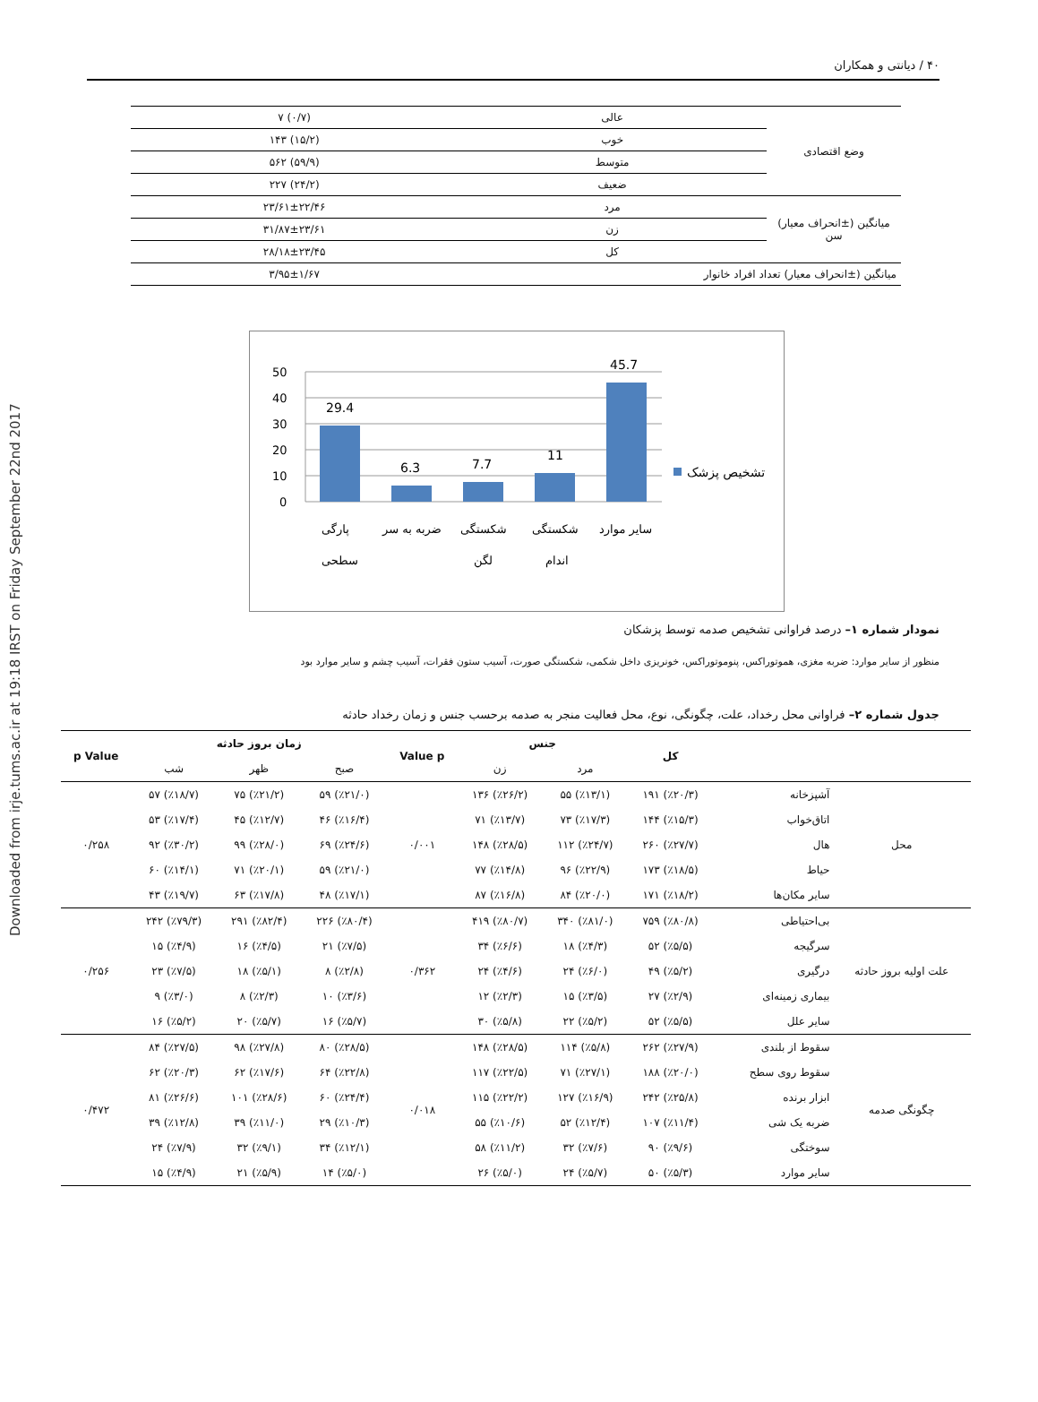Downloaded from irje.tums.ac.ir at 19:18 IRST on Friday September 22nd 2017
۴۰ / دیانتی و همکاران
| وضع اقتصادی | عالی | (۰/۷) ۷ |
| | خوب | (۱۵/۲) ۱۴۳ |
| | متوسط | (۵۹/۹) ۵۶۲ |
| | ضعیف | (۲۴/۲) ۲۲۷ |
| میانگین (±انحراف معیار) سن | مرد | ۲۳/۶۱±۲۲/۴۶ |
| | زن | ۳۱/۸۷±۲۳/۶۱ |
| | کل | ۲۸/۱۸±۲۳/۴۵ |
| میانگین (±انحراف معیار) تعداد افراد خانوار | | ۳/۹۵±۱/۶۷ |
50
40
30
20
10
0
29.4
6.3
7.7
11
45.7
تشخیص پزشک
پارگی
سطحی
ضربه به سر
شکستگی
لگن
شکستگی
اندام
سایر موارد
نمودار شماره ۱– درصد فراوانی تشخیص صدمه توسط پزشکان
منظور از سایر موارد: ضربه مغزی، هموتوراکس، پنوموتوراکس، خونریزی داخل شکمی، شکستگی صورت، آسیب ستون فقرات، آسیب چشم و سایر موارد بود
جدول شماره ۲– فراوانی محل رخداد، علت، چگونگی، نوع، محل فعالیت منجر به صدمه برحسب جنس و زمان رخداد حادثه
| | | کل | جنس | | Value p | زمان بروز حادثه | | | p Value |
| --- | --- | --- | --- | --- | --- | --- | --- | --- | --- |
| | | | مرد | زن | | صبح | ظهر | شب | |
| محل | آشپزخانه | (٪۲۰/۳) ۱۹۱ | (٪۱۳/۱) ۵۵ | (٪۲۶/۲) ۱۳۶ | ۰/۰۰۱ | (٪۲۱/۰) ۵۹ | (٪۲۱/۲) ۷۵ | (٪۱۸/۷) ۵۷ | ۰/۲۵۸ |
| | اتاق‌خواب | (٪۱۵/۳) ۱۴۴ | (٪۱۷/۳) ۷۳ | (٪۱۳/۷) ۷۱ | | (٪۱۶/۴) ۴۶ | (٪۱۲/۷) ۴۵ | (٪۱۷/۴) ۵۳ | |
| | هال | (٪۲۷/۷) ۲۶۰ | (٪۲۴/۷) ۱۱۲ | (٪۲۸/۵) ۱۴۸ | | (٪۲۴/۶) ۶۹ | (٪۲۸/۰) ۹۹ | (٪۳۰/۲) ۹۲ | |
| | حیاط | (٪۱۸/۵) ۱۷۳ | (٪۲۲/۹) ۹۶ | (٪۱۴/۸) ۷۷ | | (٪۲۱/۰) ۵۹ | (٪۲۰/۱) ۷۱ | (٪۱۴/۱) ۶۰ | |
| | سایر مکان‌ها | (٪۱۸/۲) ۱۷۱ | (٪۲۰/۰) ۸۴ | (٪۱۶/۸) ۸۷ | | (٪۱۷/۱) ۴۸ | (٪۱۷/۸) ۶۳ | (٪۱۹/۷) ۴۳ | |
| علت اولیه بروز حادثه | بی‌احتیاطی | (٪۸۰/۸) ۷۵۹ | (٪۸۱/۰) ۳۴۰ | (٪۸۰/۷) ۴۱۹ | ۰/۳۶۲ | (٪۸۰/۴) ۲۲۶ | (٪۸۲/۴) ۲۹۱ | (٪۷۹/۳) ۲۴۲ | ۰/۲۵۶ |
| | سرگیجه | (٪۵/۵) ۵۲ | (٪۴/۳) ۱۸ | (٪۶/۶) ۳۴ | | (٪۷/۵) ۲۱ | (٪۴/۵) ۱۶ | (٪۴/۹) ۱۵ | |
| | درگیری | (٪۵/۲) ۴۹ | (٪۶/۰) ۲۴ | (٪۴/۶) ۲۴ | | (٪۲/۸) ۸ | (٪۵/۱) ۱۸ | (٪۷/۵) ۲۳ | |
| | بیماری زمینه‌ای | (٪۲/۹) ۲۷ | (٪۳/۵) ۱۵ | (٪۲/۳) ۱۲ | | (٪۳/۶) ۱۰ | (٪۲/۳) ۸ | (٪۳/۰) ۹ | |
| | سایر علل | (٪۵/۵) ۵۲ | (٪۵/۲) ۲۲ | (٪۵/۸) ۳۰ | | (٪۵/۷) ۱۶ | (٪۵/۷) ۲۰ | (٪۵/۲) ۱۶ | |
| چگونگی صدمه | سقوط از بلندی | (٪۲۷/۹) ۲۶۲ | (٪۵/۸) ۱۱۴ | (٪۲۸/۵) ۱۴۸ | ۰/۰۱۸ | (٪۲۸/۵) ۸۰ | (٪۲۷/۸) ۹۸ | (٪۲۷/۵) ۸۴ | ۰/۴۷۲ |
| | سقوط روی سطح | (٪۲۰/۰) ۱۸۸ | (٪۲۷/۱) ۷۱ | (٪۲۲/۵) ۱۱۷ | | (٪۲۲/۸) ۶۴ | (٪۱۷/۶) ۶۲ | (٪۲۰/۳) ۶۲ | |
| | ابزار برنده | (٪۲۵/۸) ۲۴۲ | (٪۱۶/۹) ۱۲۷ | (٪۲۲/۲) ۱۱۵ | | (٪۲۴/۴) ۶۰ | (٪۲۸/۶) ۱۰۱ | (٪۲۶/۶) ۸۱ | |
| | ضربه یک شی | (٪۱۱/۴) ۱۰۷ | (٪۱۲/۴) ۵۲ | (٪۱۰/۶) ۵۵ | | (٪۱۰/۳) ۲۹ | (٪۱۱/۰) ۳۹ | (٪۱۲/۸) ۳۹ | |
| | سوختگی | (٪۹/۶) ۹۰ | (٪۷/۶) ۳۲ | (٪۱۱/۲) ۵۸ | | (٪۱۲/۱) ۳۴ | (٪۹/۱) ۳۲ | (٪۷/۹) ۲۴ | |
| | سایر موارد | (٪۵/۳) ۵۰ | (٪۵/۷) ۲۴ | (٪۵/۰) ۲۶ | | (٪۵/۰) ۱۴ | (٪۵/۹) ۲۱ | (٪۴/۹) ۱۵ | |